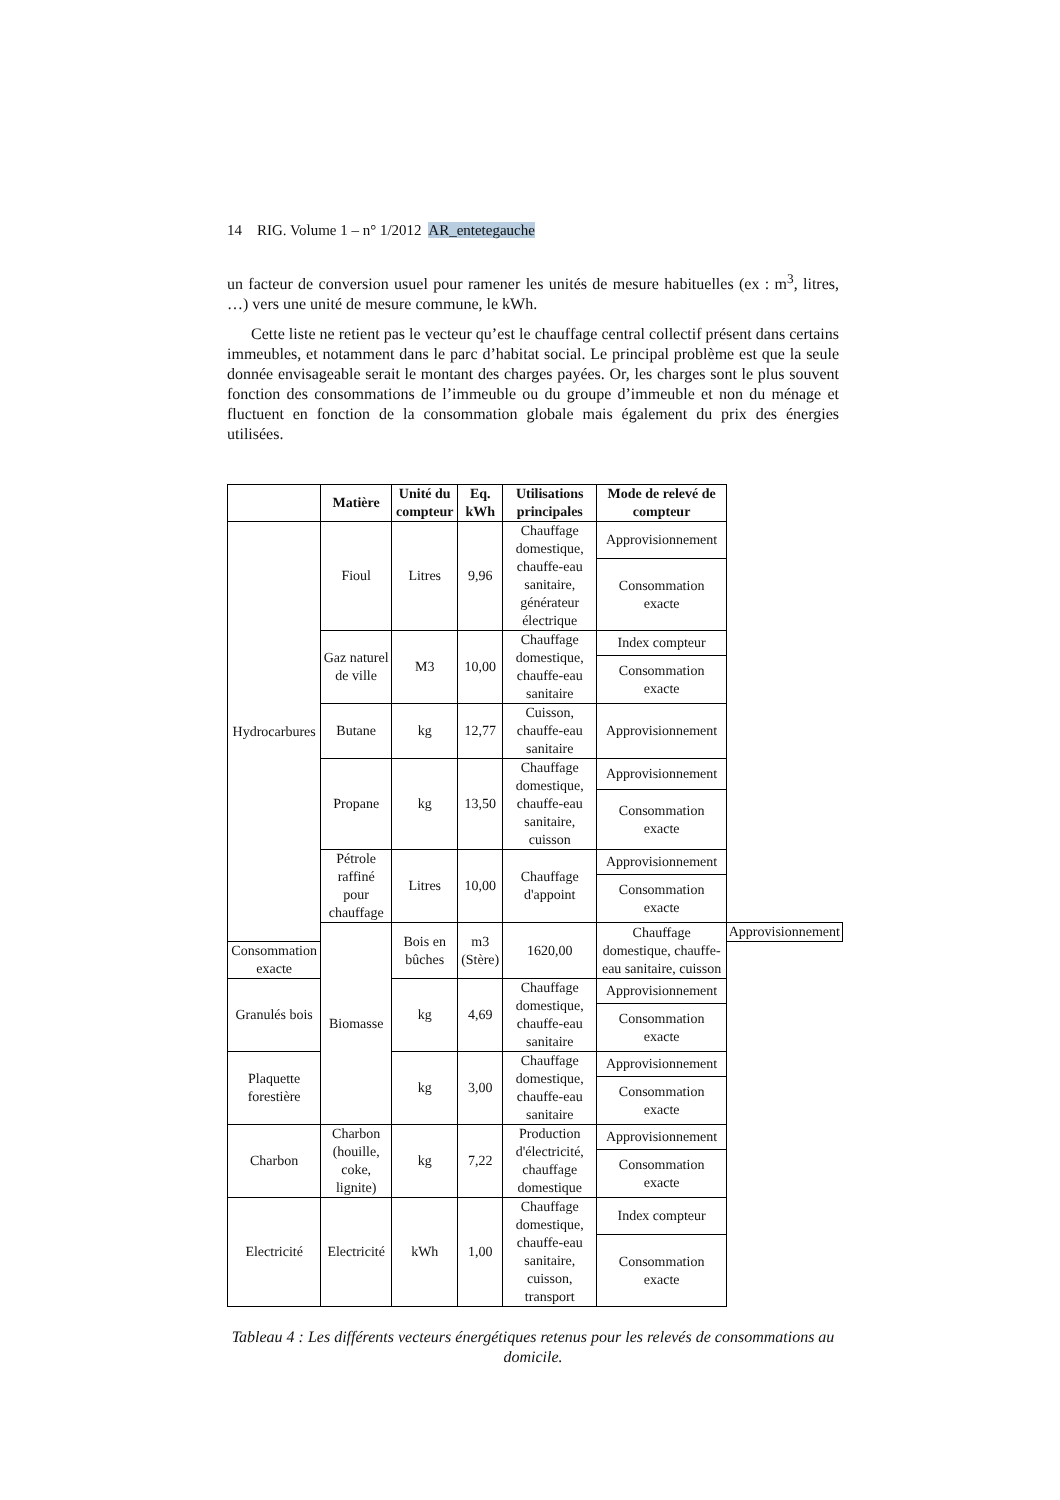14 RIG. Volume 1 – n° 1/2012 AR_entetegauche
un facteur de conversion usuel pour ramener les unités de mesure habituelles (ex : m<sup>3</sup>, litres, …) vers une unité de mesure commune, le kWh.
Cette liste ne retient pas le vecteur qu’est le chauffage central collectif présent dans certains immeubles, et notamment dans le parc d’habitat social. Le principal problème est que la seule donnée envisageable serait le montant des charges payées. Or, les charges sont le plus souvent fonction des consommations de l’immeuble ou du groupe d’immeuble et non du ménage et fluctuent en fonction de la consommation globale mais également du prix des énergies utilisées.
| | Matière | Unité du compteur | Eq. kWh | Utilisations principales | Mode de relevé de compteur | |
| --- | --- | --- | --- | --- | --- | --- |
| Hydrocarbures | Fioul | Litres | 9,96 | Chauffage domestique, chauffe-eau sanitaire, générateur électrique | Approvisionnement | |
| | | | | | Consommation exacte | |
| | Gaz naturel de ville | M3 | 10,00 | Chauffage domestique, chauffe-eau sanitaire | Index compteur | |
| | | | | | Consommation exacte | |
| | Butane | kg | 12,77 | Cuisson, chauffe-eau sanitaire | Approvisionnement | |
| | Propane | kg | 13,50 | Chauffage domestique, chauffe-eau sanitaire, cuisson | Approvisionnement | |
| | | | | | Consommation exacte | |
| | Pétrole raffiné pour chauffage | Litres | 10,00 | Chauffage d'appoint | Approvisionnement | |
| | | | | | Consommation exacte | |
| | Biomasse | Bois en bûches | m3 (Stère) | 1620,00 | Chauffage domestique, chauffe-eau sanitaire, cuisson | Approvisionnement |
| Consommation exacte | | | | | | |
| Granulés bois | | kg | 4,69 | Chauffage domestique, chauffe-eau sanitaire | Approvisionnement | |
| | | | | | Consommation exacte | |
| Plaquette forestière | | kg | 3,00 | Chauffage domestique, chauffe-eau sanitaire | Approvisionnement | |
| | | | | | Consommation exacte | |
| Charbon | Charbon (houille, coke, lignite) | kg | 7,22 | Production d'électricité, chauffage domestique | Approvisionnement | |
| | | | | | Consommation exacte | |
| Electricité | Electricité | kWh | 1,00 | Chauffage domestique, chauffe-eau sanitaire, cuisson, transport | Index compteur | |
| | | | | | Consommation exacte | |
Tableau 4 : Les différents vecteurs énergétiques retenus pour les relevés de consommations au domicile.